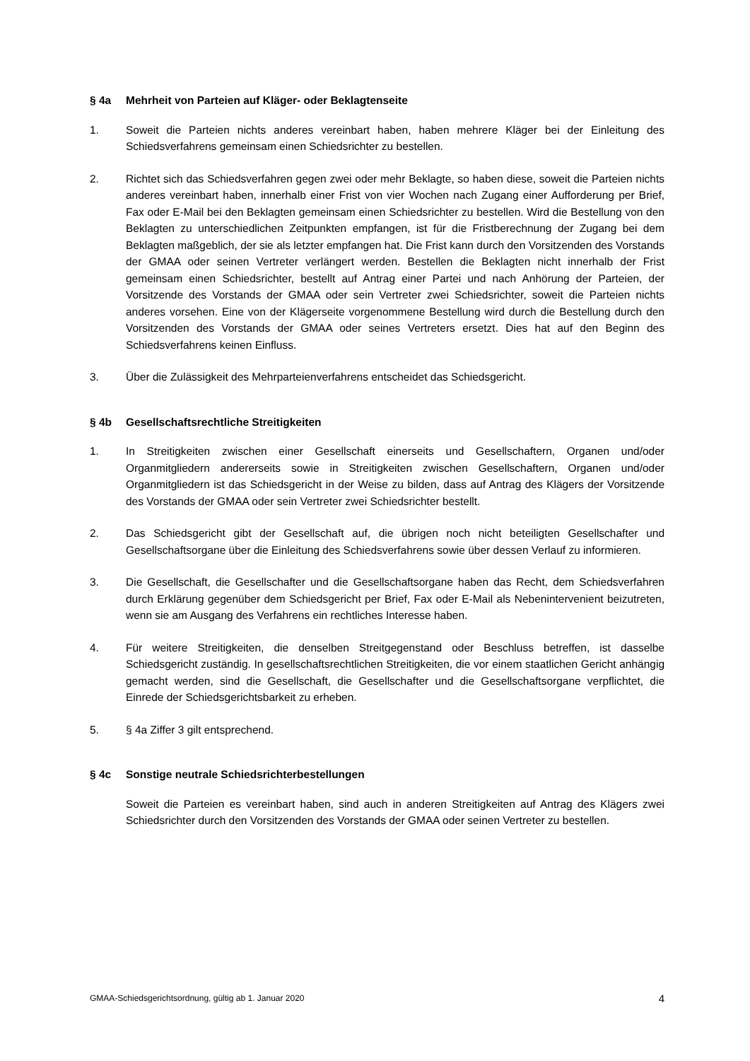§ 4a Mehrheit von Parteien auf Kläger- oder Beklagtenseite
1. Soweit die Parteien nichts anderes vereinbart haben, haben mehrere Kläger bei der Einleitung des Schiedsverfahrens gemeinsam einen Schiedsrichter zu bestellen.
2. Richtet sich das Schiedsverfahren gegen zwei oder mehr Beklagte, so haben diese, soweit die Parteien nichts anderes vereinbart haben, innerhalb einer Frist von vier Wochen nach Zugang einer Aufforderung per Brief, Fax oder E-Mail bei den Beklagten gemeinsam einen Schiedsrichter zu bestellen. Wird die Bestellung von den Beklagten zu unterschiedlichen Zeitpunkten empfangen, ist für die Fristberechnung der Zugang bei dem Beklagten maßgeblich, der sie als letzter empfangen hat. Die Frist kann durch den Vorsitzenden des Vorstands der GMAA oder seinen Vertreter verlängert werden. Bestellen die Beklagten nicht innerhalb der Frist gemeinsam einen Schiedsrichter, bestellt auf Antrag einer Partei und nach Anhörung der Parteien, der Vorsitzende des Vorstands der GMAA oder sein Vertreter zwei Schiedsrichter, soweit die Parteien nichts anderes vorsehen. Eine von der Klägerseite vorgenommene Bestellung wird durch die Bestellung durch den Vorsitzenden des Vorstands der GMAA oder seines Vertreters ersetzt. Dies hat auf den Beginn des Schiedsverfahrens keinen Einfluss.
3. Über die Zulässigkeit des Mehrparteienverfahrens entscheidet das Schiedsgericht.
§ 4b Gesellschaftsrechtliche Streitigkeiten
1. In Streitigkeiten zwischen einer Gesellschaft einerseits und Gesellschaftern, Organen und/oder Organmitgliedern andererseits sowie in Streitigkeiten zwischen Gesellschaftern, Organen und/oder Organmitgliedern ist das Schiedsgericht in der Weise zu bilden, dass auf Antrag des Klägers der Vorsitzende des Vorstands der GMAA oder sein Vertreter zwei Schiedsrichter bestellt.
2. Das Schiedsgericht gibt der Gesellschaft auf, die übrigen noch nicht beteiligten Gesellschafter und Gesellschaftsorgane über die Einleitung des Schiedsverfahrens sowie über dessen Verlauf zu informieren.
3. Die Gesellschaft, die Gesellschafter und die Gesellschaftsorgane haben das Recht, dem Schiedsverfahren durch Erklärung gegenüber dem Schiedsgericht per Brief, Fax oder E-Mail als Nebenintervenient beizutreten, wenn sie am Ausgang des Verfahrens ein rechtliches Interesse haben.
4. Für weitere Streitigkeiten, die denselben Streitgegenstand oder Beschluss betreffen, ist dasselbe Schiedsgericht zuständig. In gesellschaftsrechtlichen Streitigkeiten, die vor einem staatlichen Gericht anhängig gemacht werden, sind die Gesellschaft, die Gesellschafter und die Gesellschaftsorgane verpflichtet, die Einrede der Schiedsgerichtsbarkeit zu erheben.
5. § 4a Ziffer 3 gilt entsprechend.
§ 4c Sonstige neutrale Schiedsrichterbestellungen
Soweit die Parteien es vereinbart haben, sind auch in anderen Streitigkeiten auf Antrag des Klägers zwei Schiedsrichter durch den Vorsitzenden des Vorstands der GMAA oder seinen Vertreter zu bestellen.
GMAA-Schiedsgerichtsordnung, gültig ab 1. Januar 2020 4